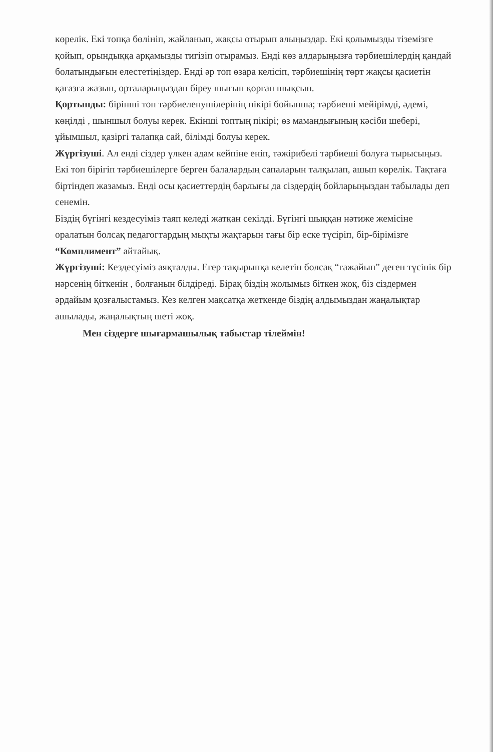көрелік. Екі топқа бөлініп, жайланып, жақсы отырып алыңыздар. Екі қолымызды тіземізге қойып, орындыққа арқамызды тигізіп отырамыз. Енді көз алдарыңызға тәрбиешілердің қандай болатындығын елестетіңіздер. Енді әр топ өзара келісіп, тәрбиешінің төрт жақсы қасиетін қағазға жазып, орталарыңыздан біреу шығып қорғап шықсын.
Қортынды: бірінші топ тәрбиеленушілерінің пікірі бойынша; тәрбиеші мейірімді, әдемі, көңілді , шыншыл болуы керек. Екінші топтың пікірі; өз мамандығының кәсіби шебері, ұйымшыл, қазіргі талапқа сай, білімді болуы керек.
Жүргізуші. Ал енді сіздер үлкен адам кейпіне еніп, тәжірибелі тәрбиеші болуға тырысыңыз. Екі топ бірігіп тәрбиешілерге берген балалардың сапаларын талқылап, ашып көрелік. Тақтаға біртіндеп жазамыз. Енді осы қасиеттердің барлығы да сіздердің бойларыңыздан табылады деп сенемін.
Біздің бүгінгі кездесуіміз таяп келеді жатқан секілді. Бүгінгі шыққан нәтиже жемісіне оралатын болсақ педагогтардың мықты жақтарын тағы бір еске түсіріп, бір-бірімізге “Комплимент” айтайық.
Жүргізуші: Кездесуіміз аяқталды. Егер тақырыпқа келетін болсақ “ғажайып” деген түсінік бір нәрсенің біткенін , болғанын білдіреді. Бірақ біздің жолымыз біткен жоқ, біз сіздермен әрдайым қозғалыстамыз. Кез келген мақсатқа жеткенде біздің алдымыздан жаңалықтар ашылады, жаңалықтың шеті жоқ.
Мен сіздерге шығармашылық табыстар тілеймін!